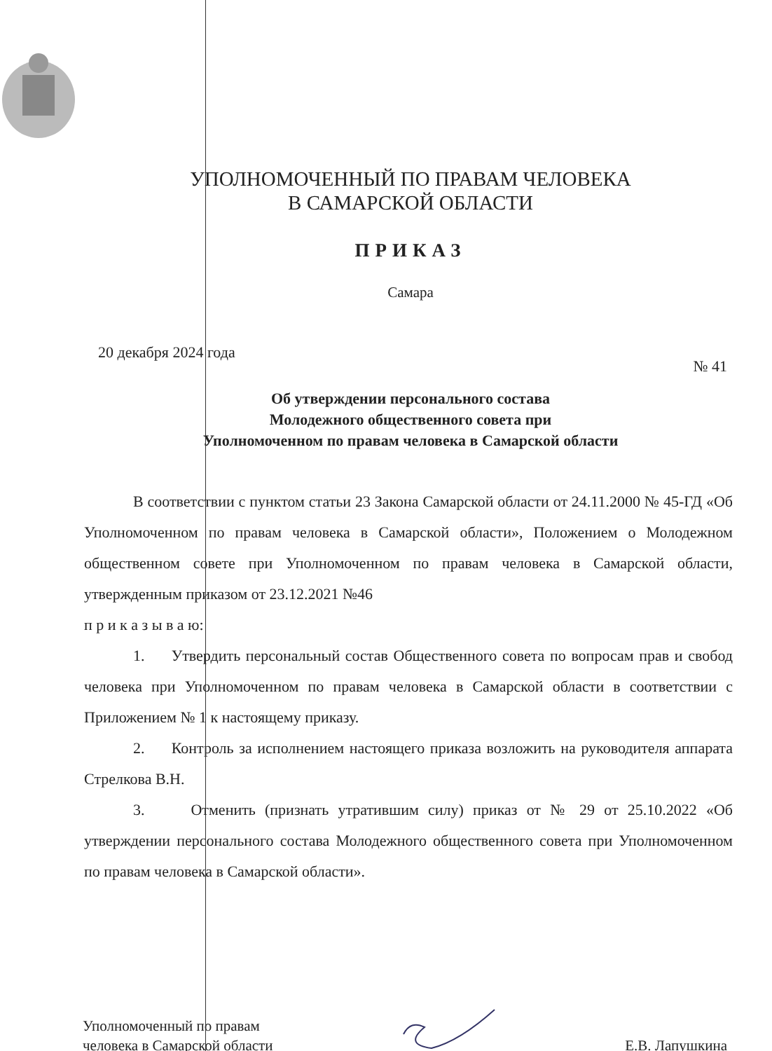УПОЛНОМОЧЕННЫЙ ПО ПРАВАМ ЧЕЛОВЕКА
В САМАРСКОЙ ОБЛАСТИ
ПРИКАЗ
Самара
20 декабря 2024 года № 41
Об утверждении персонального состава
Молодежного общественного совета при
Уполномоченном по правам человека в Самарской области
В соответствии с пунктом статьи 23 Закона Самарской области от 24.11.2000 № 45-ГД «Об Уполномоченном по правам человека в Самарской области», Положением о Молодежном общественном совете при Уполномоченном по правам человека в Самарской области, утвержденным приказом от 23.12.2021 №46
п р и к а з ы в а ю:
1. Утвердить персональный состав Общественного совета по вопросам прав и свобод человека при Уполномоченном по правам человека в Самарской области в соответствии с Приложением № 1 к настоящему приказу.
2. Контроль за исполнением настоящего приказа возложить на руководителя аппарата Стрелкова В.Н.
3. Отменить (признать утратившим силу) приказ от № 29 от 25.10.2022 «Об утверждении персонального состава Молодежного общественного совета при Уполномоченном по правам человека в Самарской области».
Уполномоченный по правам
человека в Самарской области
Е.В. Лапушкина